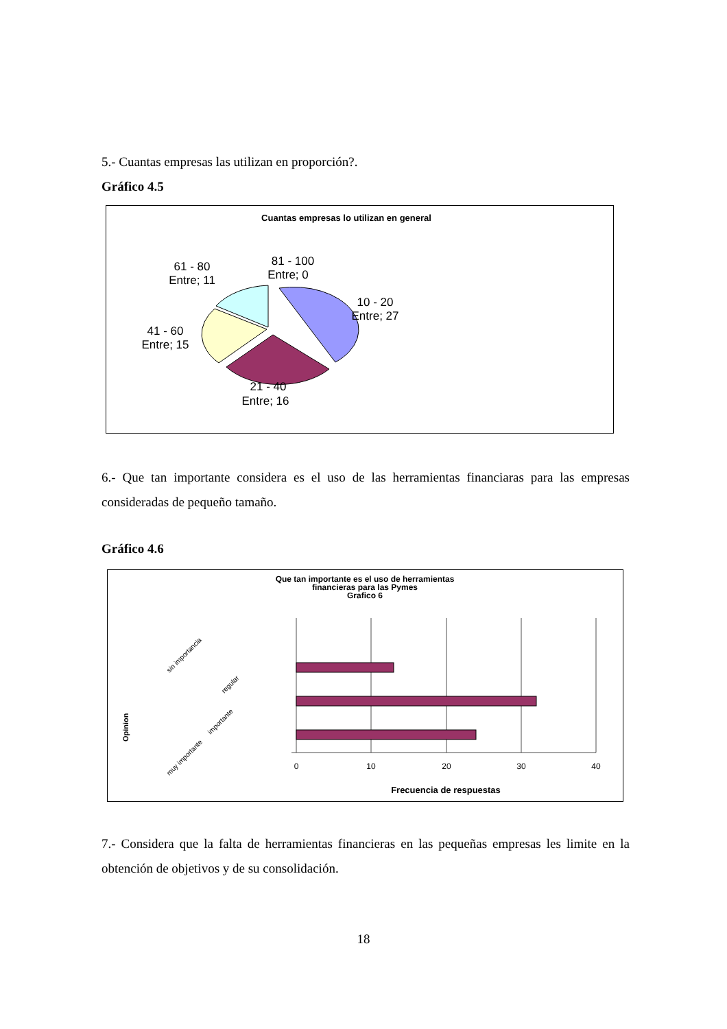5.- Cuantas empresas las utilizan en proporción?.
Gráfico 4.5
Cuantas empresas lo utilizan en general
61 - 80
Entre; 11
81 - 100
Entre; 0
10 - 20
Entre; 27
41 - 60
Entre; 15
21 - 40
Entre; 16
6.- Que tan importante considera es el uso de las herramientas financiaras para las empresas consideradas de pequeño tamaño.
Gráfico 4.6
Que tan importante es el uso de herramientas
financieras para las Pymes
Grafico 6
Opinion
sin importancia
regular
importante
muy importante
0
10
20
30
40
Frecuencia de respuestas
7.- Considera que la falta de herramientas financieras en las pequeñas empresas les limite en la obtención de objetivos y de su consolidación.
18